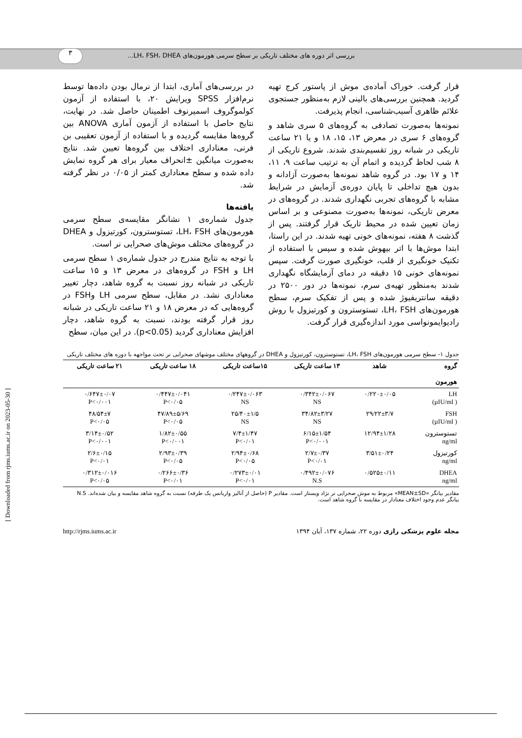٣
بررسی اثر دوره های مختلف تاریکی بر سطح سرمی هورمون‌های LH، FSH، DHEA...
قرار گرفت. خوراک آماده‌ی موش از پاستور کرج تهیه گردید. همچنین بررسی‌های بالینی لازم به‌منظور جستجوی علائم ظاهری آسیب‌شناسی، انجام پذیرفت.
نمونه‌ها به‌صورت تصادفی به گروه‌های ۵ سری شاهد و گروه‌های ۶ سری در معرض ۱۳، ۱۵، ۱۸ و یا ۲۱ ساعت تاریکی در شبانه روز تقسیم‌بندی شدند. شروع تاریکی از ۸ شب لحاظ گردیده و اتمام آن به ترتیب ساعت ۹، ۱۱، ۱۴ و ۱۷ بود. در گروه شاهد نمونه‌ها به‌صورت آزادانه و بدون هیچ تداخلی تا پایان دوره‌ی آزمایش در شرایط مشابه با گروه‌های تجربی نگهداری شدند. در گروه‌های در معرض تاریکی، نمونه‌ها به‌صورت مصنوعی و بر اساس زمان تعیین شده در محیط تاریک قرار گرفتند. پس از گذشت ۸ هفته، نمونه‌های خونی تهیه شدند. در این راستا، ابتدا موش‌ها با اتر بیهوش شده و سپس با استفاده از تکنیک خونگیری از قلب، خونگیری صورت گرفت. سپس نمونه‌های خونی ۱۵ دقیقه در دمای آزمایشگاه نگهداری شدند به‌منظور تهیه‌ی سرم، نمونه‌ها در دور ۲۵۰۰ در دقیقه سانتریفیوژ شده و پس از تفکیک سرم، سطح هورمون‌های LH، FSH، تستوسترون و کورتیزول با روش رادیوایمونواسی مورد اندازه‌گیری قرار گرفت.
در بررسی‌های آماری، ابتدا از نرمال بودن داده‌ها توسط نرم‌افزار SPSS ویرایش ۲۰، با استفاده از آزمون کولموگروف اسمیرنوف اطمینان حاصل شد. در نهایت، نتایج حاصل با استفاده از آزمون آماری ANOVA بین گروه‌ها مقایسه گردیده و با استفاده از آزمون تعقیبی بن فرنی، معناداری اختلاف بین گروه‌ها تعیین شد. نتایج به‌صورت میانگین ±انحراف معیار برای هر گروه نمایش داده شده و سطح معناداری کمتر از ۰/۰۵ در نظر گرفته شد.
یافته‌ها
جدول شماره‌ی ۱ نشانگر مقایسه‌ی سطح سرمی هورمون‌های LH، FSH، تستوسترون، کورتیزول و DHEA در گروه‌های مختلف موش‌های صحرایی نر است.
با توجه به نتایج مندرج در جدول شماره‌ی ۱ سطح سرمی LH و FSH در گروه‌های در معرض ۱۳ و ۱۵ ساعت تاریکی در شبانه روز نسبت به گروه شاهد، دچار تغییر معناداری نشد. در مقابل، سطح سرمی LH وFSH در گروه‌هایی که در معرض ۱۸ و ۲۱ ساعت تاریکی در شبانه روز قرار گرفته بودند، نسبت به گروه شاهد، دچار افزایش معناداری گردید (p<0.05). در این میان، سطح
جدول ۱- سطح سرمی هورمون‌های LH، FSH، تستوسترون، کورتیزول و DHEA در گروههای مختلف موشهای صحرایی نر تحت مواجهه با دوره های مختلف تاریکی
| گروه هورمون | شاهد | ۱۳ ساعت تاریکی | ۱۵ساعت تاریکی | ۱۸ ساعت تاریکی | ۲۱ ساعت تاریکی |
| --- | --- | --- | --- | --- | --- |
| LH ( µIU/ml) | ۰/۲۲۰±۰/۰۵ | ۰/۳۴۲±۰/۰۶۷ NS | ۰/۲۴۷±۰/۰۶۳ NS | ۰/۴۴۷±۰/۰۴۱ P<۰/۰۵ | ۰/۶۴۷±۰/۰۷ P<۰/۰۰۱ |
| FSH ( µIU/ml) | ۲۹/۲۲±۳/۷ | ۳۴/۸۲±۳/۲۷ NS | ۲۵/۴۰±۱/۵ NS | ۴۷/۸۹±۵/۶۹ P<۰/۰۵ | ۴۸/۵۴±۷ P<۰/۰۵ |
| تستوسترون ng/ml | ۱۲/۹۴±۱/۲۸ | ۶/۱۵±۱/۵۴ P<۰/۰۰۱ | ۷/۴±۱/۴۷ P<۰/۰۱ | ۱/۸۲±۰/۵۵ P<۰/۰۰۱ | ۳/۱۴±۰/۵۲ P<۰/۰۰۱ |
| کورتیزول ng/ml | ۳/۵۱±۰/۲۴ | ۲/۷±۰/۳۷ P<۰/۰۱ | ۲/۹۴±۰/۶۸ P<۰/۰۵ | ۲/۹۳±۰/۳۹ P<۰/۰۵ | ۲/۶±۰/۱۵ P<۰/۰۱ |
| DHEA ng/ml | ۰/۵۲۵±۰/۱۱ | ۰/۴۹۲±۰/۰۷۶ N.S | ۰/۲۷۳±۰/۰۱ P<۰/۰۱ | ۰/۲۶۶±۰/۳۶ P<۰/۰۱ | ۰/۳۱۲±۰/۰۱۶ P<۰/۰۵ |
مقادیر بیانگر «MEAN±SD» مربوط به موش صحرایی نر نژاد ویستار است. مقادیر P (حاصل از آنالیز واریانس یک طرفه) نسبت به گروه شاهد مقایسه و بیان شده‌اند. N.S بیانگر عدم وجود اختلاف معنادار در مقایسه با گروه شاهد است.
مجله علوم پزشکی رازی دوره ۲۲، شماره ۱۳۷، آبان ۱۳۹۴ http://rjms.iums.ac.ir
[ Downloaded from rjms.iums.ac.ir on 2023-05-30 ]